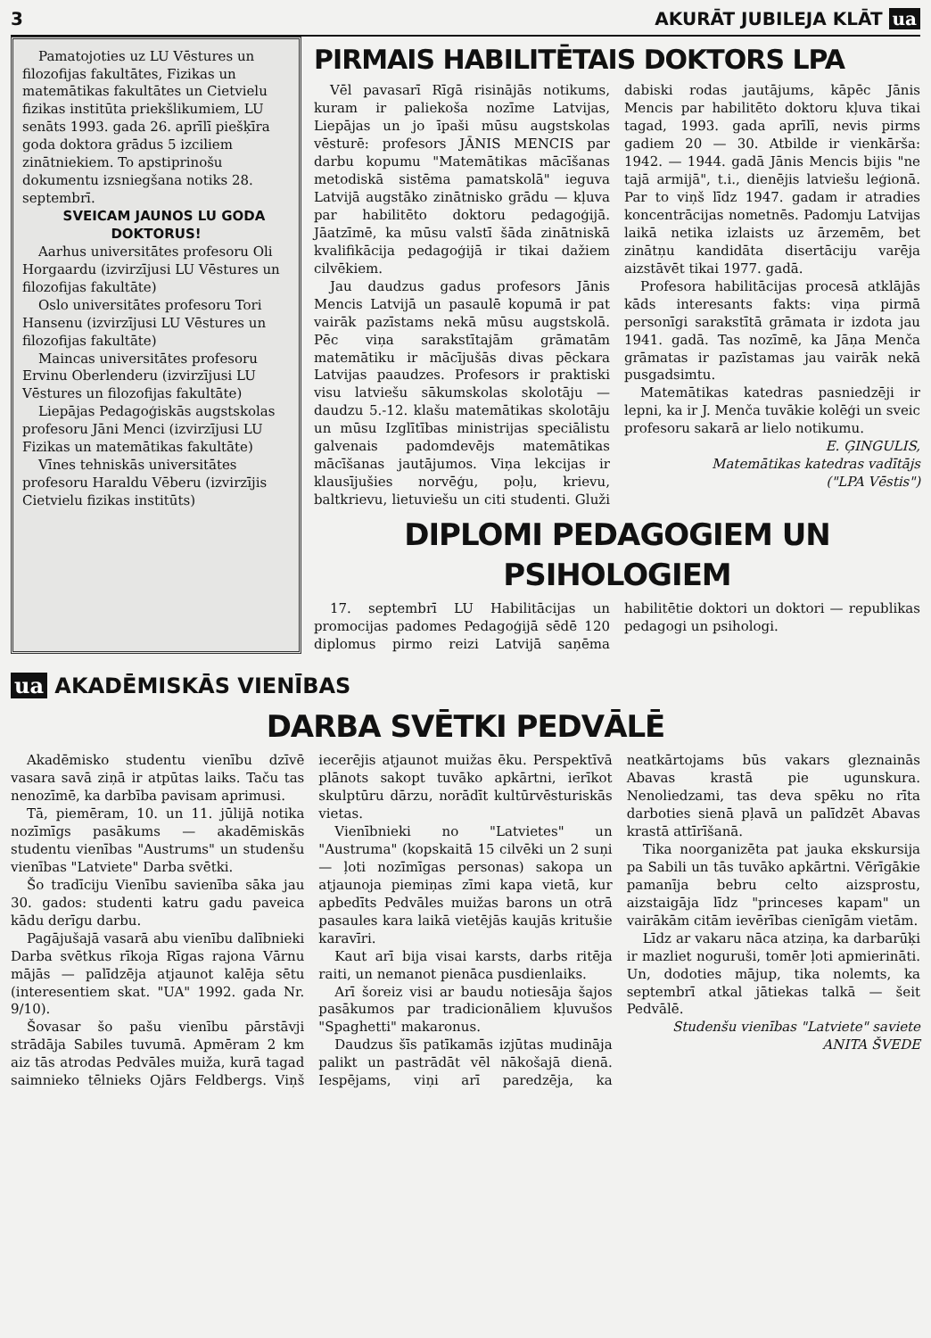3 AKURĀT JUBILEJA KLĀT ua
Pamatojoties uz LU Vēstures un filozofijas fakultātes, Fizikas un matemātikas fakultātes un Cietvielu fizikas institūta priekšlikumiem, LU senāts 1993. gada 26. aprīlī piešķīra goda doktora grādus 5 izciliem zinātniekiem. To apstiprinošu dokumentu izsniegšana notiks 28. septembrī.
SVEICAM JAUNOS LU GODA DOKTORUS!
Aarhus universitātes profesoru Oli Horgaardu (izvirzījusi LU Vēstures un filozofijas fakultāte)
Oslo universitātes profesoru Tori Hansenu (izvirzījusi LU Vēstures un filozofijas fakultāte)
Maincas universitātes profesoru Ervinu Oberlenderu (izvirzījusi LU Vēstures un filozofijas fakultāte)
Liepājas Pedagoģiskās augstskolas profesoru Jāni Menci (izvirzījusi LU Fizikas un matemātikas fakultāte)
Vīnes tehniskās universitātes profesoru Haraldu Vēberu (izvirzījis Cietvielu fizikas institūts)
PIRMAIS HABILITĒTAIS DOKTORS LPA
Vēl pavasarī Rīgā risinājās notikums, kuram ir paliekoša nozīme Latvijas, Liepājas un jo īpaši mūsu augstskolas vēsturē: profesors JĀNIS MENCIS par darbu kopumu "Matemātikas mācīšanas metodiskā sistēma pamatskolā" ieguva Latvijā augstāko zinātnisko grādu — kļuva par habilitēto doktoru pedagoģijā. Jāatzīmē, ka mūsu valstī šāda zinātniskā kvalifikācija pedagoģijā ir tikai dažiem cilvēkiem.
Jau daudzus gadus profesors Jānis Mencis Latvijā un pasaulē kopumā ir pat vairāk pazīstams nekā mūsu augstskolā. Pēc viņa sarakstītajām grāmatām matemātiku ir mācījušās divas pēckara Latvijas paaudzes. Profesors ir praktiski visu latviešu sākumskolas skolotāju — daudzu 5.-12. klašu matemātikas skolotāju un mūsu Izglītības ministrijas speciālistu galvenais padomdevējs matemātikas mācīšanas jautājumos. Viņa lekcijas ir klausījušies norvēģu, poļu, krievu, baltkrievu, lietuviešu un citi studenti. Gluži dabiski rodas jautājums, kāpēc Jānis Mencis par habilitēto doktoru kļuva tikai tagad, 1993. gada aprīlī, nevis pirms gadiem 20 — 30. Atbilde ir vienkārša: 1942. — 1944. gadā Jānis Mencis bijis "ne tajā armijā", t.i., dienējis latviešu leģionā. Par to viņš līdz 1947. gadam ir atradies koncentrācijas nometnēs. Padomju Latvijas laikā netika izlaists uz ārzemēm, bet zinātņu kandidāta disertāciju varēja aizstāvēt tikai 1977. gadā.
Profesora habilitācijas procesā atklājās kāds interesants fakts: viņa pirmā personīgi sarakstītā grāmata ir izdota jau 1941. gadā. Tas nozīmē, ka Jāņa Menča grāmatas ir pazīstamas jau vairāk nekā pusgadsimtu.
Matemātikas katedras pasniedzēji ir lepni, ka ir J. Menča tuvākie kolēģi un sveic profesoru sakarā ar lielo notikumu.
E. ĢINGULIS,
Matemātikas katedras vadītājs
("LPA Vēstis")
DIPLOMI PEDAGOGIEM UN PSIHOLOGIEM
17. septembrī LU Habilitācijas un promocijas padomes Pedagoģijā sēdē 120 diplomus pirmo reizi Latvijā saņēma habilitētie doktori un doktori — republikas pedagogi un psihologi.
ua AKADĒMISKĀS VIENĪBAS
DARBA SVĒTKI PEDVĀLĒ
Akadēmisko studentu vienību dzīvē vasara savā ziņā ir atpūtas laiks. Taču tas nenozīmē, ka darbība pavisam aprimusi.
Tā, piemēram, 10. un 11. jūlijā notika nozīmīgs pasākums — akadēmiskās studentu vienības "Austrums" un studenšu vienības "Latviete" Darba svētki.
Šo tradīciju Vienību savienība sāka jau 30. gados: studenti katru gadu paveica kādu derīgu darbu.
Pagājušajā vasarā abu vienību dalībnieki Darba svētkus rīkoja Rīgas rajona Vārnu mājās — palīdzēja atjaunot kalēja sētu (interesentiem skat. "UA" 1992. gada Nr. 9/10).
Šovasar šo pašu vienību pārstāvji strādāja Sabiles tuvumā. Apmēram 2 km aiz tās atrodas Pedvāles muiža, kurā tagad saimnieko tēlnieks Ojārs Feldbergs. Viņš iecerējis atjaunot muižas ēku. Perspektīvā plānots sakopt tuvāko apkārtni, ierīkot skulptūru dārzu, norādīt kultūrvēsturiskās vietas.
Vienībnieki no "Latvietes" un "Austruma" (kopskaitā 15 cilvēki un 2 suņi — ļoti nozīmīgas personas) sakopa un atjaunoja piemiņas zīmi kapa vietā, kur apbedīts Pedvāles muižas barons un otrā pasaules kara laikā vietējās kaujās kritušie karavīri.
Kaut arī bija visai karsts, darbs ritēja raiti, un nemanot pienāca pusdienlaiks.
Arī šoreiz visi ar baudu notiesāja šajos pasākumos par tradicionāliem kļuvušos "Spaghetti" makaronus.
Daudzus šīs patīkamās izjūtas mudināja palikt un pastrādāt vēl nākošajā dienā. Iespējams, viņi arī paredzēja, ka neatkārtojams būs vakars gleznainās Abavas krastā pie ugunskura. Nenoliedzami, tas deva spēku no rīta darboties sienā pļavā un palīdzēt Abavas krastā attīrīšanā.
Tika noorganizēta pat jauka ekskursija pa Sabili un tās tuvāko apkārtni. Vērīgākie pamanīja bebru celto aizsprostu, aizstaigāja līdz "princeses kapam" un vairākām citām ievērības cienīgām vietām.
Līdz ar vakaru nāca atziņa, ka darbarūķi ir mazliet noguruši, tomēr ļoti apmierināti. Un, dodoties mājup, tika nolemts, ka septembrī atkal jātiekas talkā — šeit Pedvālē.
Studenšu vienības "Latviete" saviete ANITA ŠVEDE